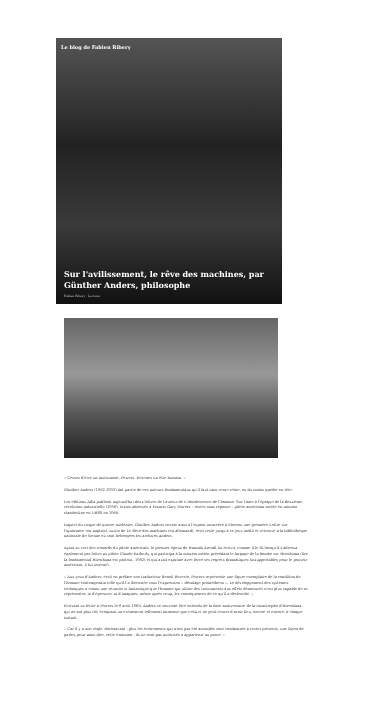Le blog de Fabien Ribery
Sur l'avilissement, le rêve des machines, par Günther Anders, philosophe
Fabien Ribery · Lecture
« Cessez d'être un instrument, Powers. Devenez un être humain. »
Günther Anders (1902-1992) fait partie de ces auteurs fondamentaux qu'il faut sans cesse relire, ou du moins garder en tête.
Les éditions Allia publient aujourd'hui deux lettres de l'auteur de L'obsolescence de l'homme. Sur l'âme à l'époque de la deuxième révolution industrielle (1956), textes adressés à Francis Gary Powers – restés sans réponse – pilote américain arrêté en mission clandestine en URSS en 1960.
Inquiet du risque de guerre nucléaire, Günther Anders envoie ainsi à l'espion incarcéré à Moscou une première Lettre sur l'ignorance (en anglais), suivie de Le Rêve des machines (en allemand), écrit resté jusqu'à ce jour inédit et retrouvé à la bibliothèque nationale de Vienne où sont hébergées les archives Anders.
Ayant su vert des remords du pilote américain, le premier époux de Hannah Arendt lui écrivit, comme il le fit lorsqu'il s'adressa également par lettre au pilote Claude Eatherly, qui participa à la mission météo précédant le largage de la bombe sur Hiroshima (lire la fondamental Hiroshima est partout, 1982) et qui avait exprimé avec force ses regrets dramatiques (insupportables pour le pouvoir américain, il fut interné).
« Aux yeux d'Anders, écrit en préface son traducteur Benoît Reverte, Powers représente une figure exemplaire de la condition de l'homme contemporain telle qu'il l'a théorisée sous l'expression « décalage prométhéen ». Le développement des systèmes techniques a connu une réussite si fantastique que l'homme qui utilise des instruments aux effets démesurés n'est plus capable de se représenter, ni d'éprouver, ni d'imaginer, même après coup, les conséquences de ce qu'il a déclenché. »
Écrivant sa lettre à Powers le 6 août 1960, Anders se souvient être entendu de la date anniversaire de la catastrophe d'Hiroshima, qui ne ant plus tôt, évoquant un événement tellement immense que celui-ci ne peut cesser d'avoir lieu, encore et encore, à chaque instant.
« Car il y a une règle, dorénavant : plus les événements qui n'ont pas été assimilés sont condamnés à rester présents, une façon de parler, pour ainsi dire, cette émission : ils ne sont pas autorisés à appartenir au passé. »